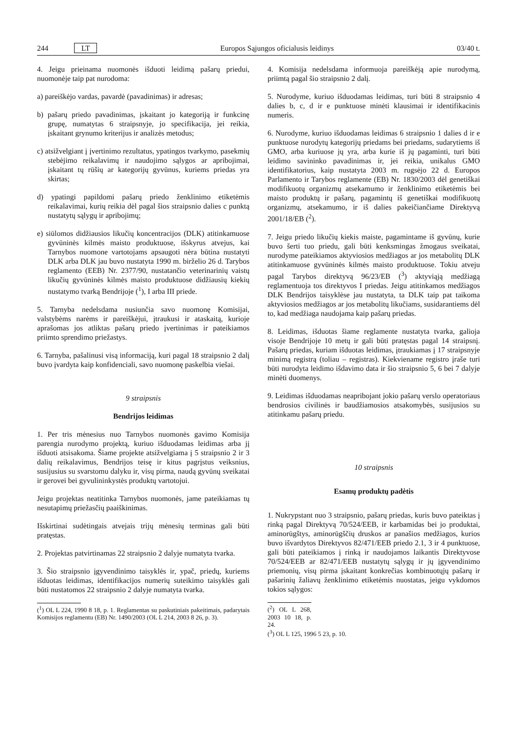244 LT Europos Sąjungos oficialusis leidinys 03/40 t.
4. Jeigu prieinama nuomonės išduoti leidimą pašarų priedui, nuomonėje taip pat nurodoma:
a) pareiškėjo vardas, pavardė (pavadinimas) ir adresas;
b) pašarų priedo pavadinimas, įskaitant jo kategoriją ir funkcinę grupę, numatytas 6 straipsnyje, jo specifikacija, jei reikia, įskaitant grynumo kriterijus ir analizės metodus;
c) atsižvelgiant į įvertinimo rezultatus, ypatingos tvarkymo, pasekmių stebėjimo reikalavimų ir naudojimo sąlygos ar apribojimai, įskaitant tų rūšių ar kategorijų gyvūnus, kuriems priedas yra skirtas;
d) ypatingi papildomi pašarų priedo ženklinimo etiketėmis reikalavimai, kurių reikia dėl pagal šios straipsnio dalies c punktą nustatytų sąlygų ir apribojimų;
e) siūlomos didžiausios likučių koncentracijos (DLK) atitinkamuose gyvūninės kilmės maisto produktuose, išskyrus atvejus, kai Tarnybos nuomone vartotojams apsaugoti nėra būtina nustatyti DLK arba DLK jau buvo nustatyta 1990 m. birželio 26 d. Tarybos reglamento (EEB) Nr. 2377/90, nustatančio veterinarinių vaistų likučių gyvūninės kilmės maisto produktuose didžiausių kiekių nustatymo tvarką Bendrijoje (<sup>1</sup>), I arba III priede.
5. Tarnyba nedelsdama nusiunčia savo nuomonę Komisijai, valstybėms narėms ir pareiškėjui, įtraukusi ir ataskaitą, kurioje aprašomas jos atliktas pašarų priedo įvertinimas ir pateikiamos priimto sprendimo priežastys.
6. Tarnyba, pašalinusi visą informaciją, kuri pagal 18 straipsnio 2 dalį buvo įvardyta kaip konfidenciali, savo nuomonę paskelbia viešai.
9 straipsnis
Bendrijos leidimas
1. Per tris mėnesius nuo Tarnybos nuomonės gavimo Komisija parengia nurodymo projektą, kuriuo išduodamas leidimas arba jį išduoti atsisakoma. Šiame projekte atsižvelgiama į 5 straipsnio 2 ir 3 dalių reikalavimus, Bendrijos teisę ir kitus pagrįstus veiksnius, susijusius su svarstomu dalyku ir, visų pirma, naudą gyvūnų sveikatai ir gerovei bei gyvulininkystės produktų vartotojui.
Jeigu projektas neatitinka Tarnybos nuomonės, jame pateikiamas tų nesutapimų priežasčių paaiškinimas.
Išskirtinai sudėtingais atvejais trijų mėnesių terminas gali būti pratęstas.
2. Projektas patvirtinamas 22 straipsnio 2 dalyje numatyta tvarka.
3. Šio straipsnio įgyvendinimo taisyklės ir, ypač, priedų, kuriems išduotas leidimas, identifikacijos numerių suteikimo taisyklės gali būti nustatomos 22 straipsnio 2 dalyje numatyta tvarka.
(<sup>1</sup>) OL L 224, 1990 8 18, p. 1. Reglamentas su paskutiniais pakeitimais, padarytais Komisijos reglamentu (EB) Nr. 1490/2003 (OL L 214, 2003 8 26, p. 3).
4. Komisija nedelsdama informuoja pareiškėją apie nurodymą, priimtą pagal šio straipsnio 2 dalį.
5. Nurodyme, kuriuo išduodamas leidimas, turi būti 8 straipsnio 4 dalies b, c, d ir e punktuose minėti klausimai ir identifikacinis numeris.
6. Nurodyme, kuriuo išduodamas leidimas 6 straipsnio 1 dalies d ir e punktuose nurodytų kategorijų priedams bei priedams, sudarytiems iš GMO, arba kuriuose jų yra, arba kurie iš jų pagaminti, turi būti leidimo savininko pavadinimas ir, jei reikia, unikalus GMO identifikatorius, kaip nustatyta 2003 m. rugsėjo 22 d. Europos Parlamento ir Tarybos reglamente (EB) Nr. 1830/2003 dėl genetiškai modifikuotų organizmų atsekamumo ir ženklinimo etiketėmis bei maisto produktų ir pašarų, pagamintų iš genetiškai modifikuotų organizmų, atsekamumo, ir iš dalies pakeičiančiame Direktyvą 2001/18/EB (<sup>2</sup>).
7. Jeigu priedo likučių kiekis maiste, pagamintame iš gyvūnų, kurie buvo šerti tuo priedu, gali būti kenksmingas žmogaus sveikatai, nurodyme pateikiamos aktyviosios medžiagos ar jos metabolitų DLK atitinkamuose gyvūninės kilmės maisto produktuose. Tokiu atveju pagal Tarybos direktyvą 96/23/EB (<sup>3</sup>) aktyviąją medžiagą reglamentuoja tos direktyvos I priedas. Jeigu atitinkamos medžiagos DLK Bendrijos taisyklėse jau nustatyta, ta DLK taip pat taikoma aktyviosios medžiagos ar jos metabolitų likučiams, susidarantiems dėl to, kad medžiaga naudojama kaip pašarų priedas.
8. Leidimas, išduotas šiame reglamente nustatyta tvarka, galioja visoje Bendrijoje 10 metų ir gali būti pratęstas pagal 14 straipsnį. Pašarų priedas, kuriam išduotas leidimas, įtraukiamas į 17 straipsnyje minimą registrą (toliau – registras). Kiekviename registro įraše turi būti nurodyta leidimo išdavimo data ir šio straipsnio 5, 6 bei 7 dalyje minėti duomenys.
9. Leidimas išduodamas neapribojant jokio pašarų verslo operatoriaus bendrosios civilinės ir baudžiamosios atsakomybės, susijusios su atitinkamu pašarų priedu.
10 straipsnis
Esamų produktų padėtis
1. Nukrypstant nuo 3 straipsnio, pašarų priedas, kuris buvo pateiktas į rinką pagal Direktyvą 70/524/EEB, ir karbamidas bei jo produktai, aminorūgštys, aminorūgščių druskos ar panašios medžiagos, kurios buvo išvardytos Direktyvos 82/471/EEB priedo 2.1, 3 ir 4 punktuose, gali būti pateikiamos į rinką ir naudojamos laikantis Direktyvose 70/524/EEB ar 82/471/EEB nustatytų sąlygų ir jų įgyvendinimo priemonių, visų pirma įskaitant konkrečias kombinuotųjų pašarų ir pašarinių žaliavų ženklinimo etiketėmis nuostatas, jeigu vykdomos tokios sąlygos:
(<sup>2</sup>) OL L 268, 2003 10 18, p. 24.
(<sup>3</sup>) OL L 125, 1996 5 23, p. 10.